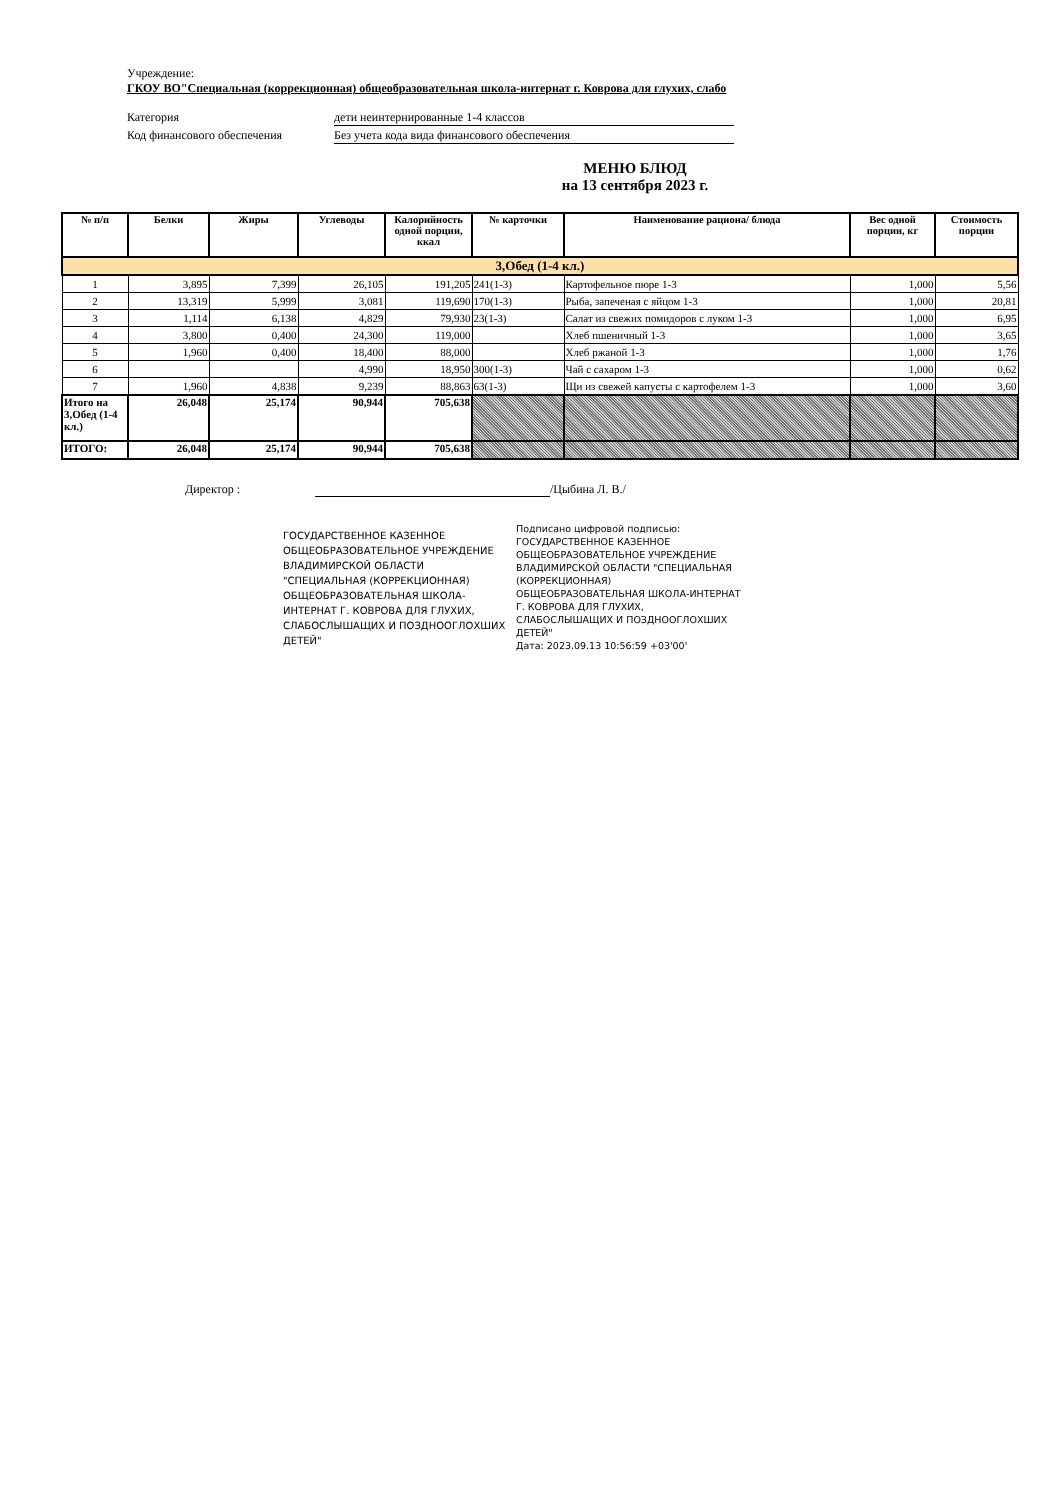Учреждение:
ГКОУ ВО"Специальная (коррекционная) общеобразовательная школа-интернат г. Коврова для глухих, слабо
Категория дети неинтернированные 1-4 классов
Код финансового обеспечения Без учета кода вида финансового обеспечения
МЕНЮ БЛЮД
на 13 сентября 2023 г.
| № п/п | Белки | Жиры | Углеводы | Калорийность одной порции, ккал | № карточки | Наименование рациона/ блюда | Вес одной порции, кг | Стоимость порции |
| --- | --- | --- | --- | --- | --- | --- | --- | --- |
| 3,Обед (1-4 кл.) | | | | | | | | |
| 1 | 3,895 | 7,399 | 26,105 | 191,205 | 241(1-3) | Картофельное пюре 1-3 | 1,000 | 5,56 |
| 2 | 13,319 | 5,999 | 3,081 | 119,690 | 170(1-3) | Рыба, запеченая с яйцом 1-3 | 1,000 | 20,81 |
| 3 | 1,114 | 6,138 | 4,829 | 79,930 | 23(1-3) | Салат из свежих помидоров с луком 1-3 | 1,000 | 6,95 |
| 4 | 3,800 | 0,400 | 24,300 | 119,000 | | Хлеб пшеничный 1-3 | 1,000 | 3,65 |
| 5 | 1,960 | 0,400 | 18,400 | 88,000 | | Хлеб ржаной 1-3 | 1,000 | 1,76 |
| 6 | | | 4,990 | 18,950 | 300(1-3) | Чай с сахаром 1-3 | 1,000 | 0,62 |
| 7 | 1,960 | 4,838 | 9,239 | 88,863 | 63(1-3) | Щи из свежей капусты с картофелем 1-3 | 1,000 | 3,60 |
| Итого на 3,Обед (1-4 кл.) | 26,048 | 25,174 | 90,944 | 705,638 | | | | |
| ИТОГО: | 26,048 | 25,174 | 90,944 | 705,638 | | | | |
Директор : /Цыбина Л. В./
ГОСУДАРСТВЕННОЕ КАЗЕННОЕ ОБЩЕОБРАЗОВАТЕЛЬНОЕ УЧРЕЖДЕНИЕ ВЛАДИМИРСКОЙ ОБЛАСТИ "СПЕЦИАЛЬНАЯ (КОРРЕКЦИОННАЯ) ОБЩЕОБРАЗОВАТЕЛЬНАЯ ШКОЛА-ИНТЕРНАТ Г. КОВРОВА ДЛЯ ГЛУХИХ, СЛАБОСЛЫШАЩИХ И ПОЗДНООГЛОХШИХ ДЕТЕЙ"
Подписано цифровой подписью: ГОСУДАРСТВЕННОЕ КАЗЕННОЕ ОБЩЕОБРАЗОВАТЕЛЬНОЕ УЧРЕЖДЕНИЕ ВЛАДИМИРСКОЙ ОБЛАСТИ "СПЕЦИАЛЬНАЯ (КОРРЕКЦИОННАЯ) ОБЩЕОБРАЗОВАТЕЛЬНАЯ ШКОЛА-ИНТЕРНАТ Г. КОВРОВА ДЛЯ ГЛУХИХ, СЛАБОСЛЫШАЩИХ И ПОЗДНООГЛОХШИХ ДЕТЕЙ"
Дата: 2023.09.13 10:56:59 +03'00'